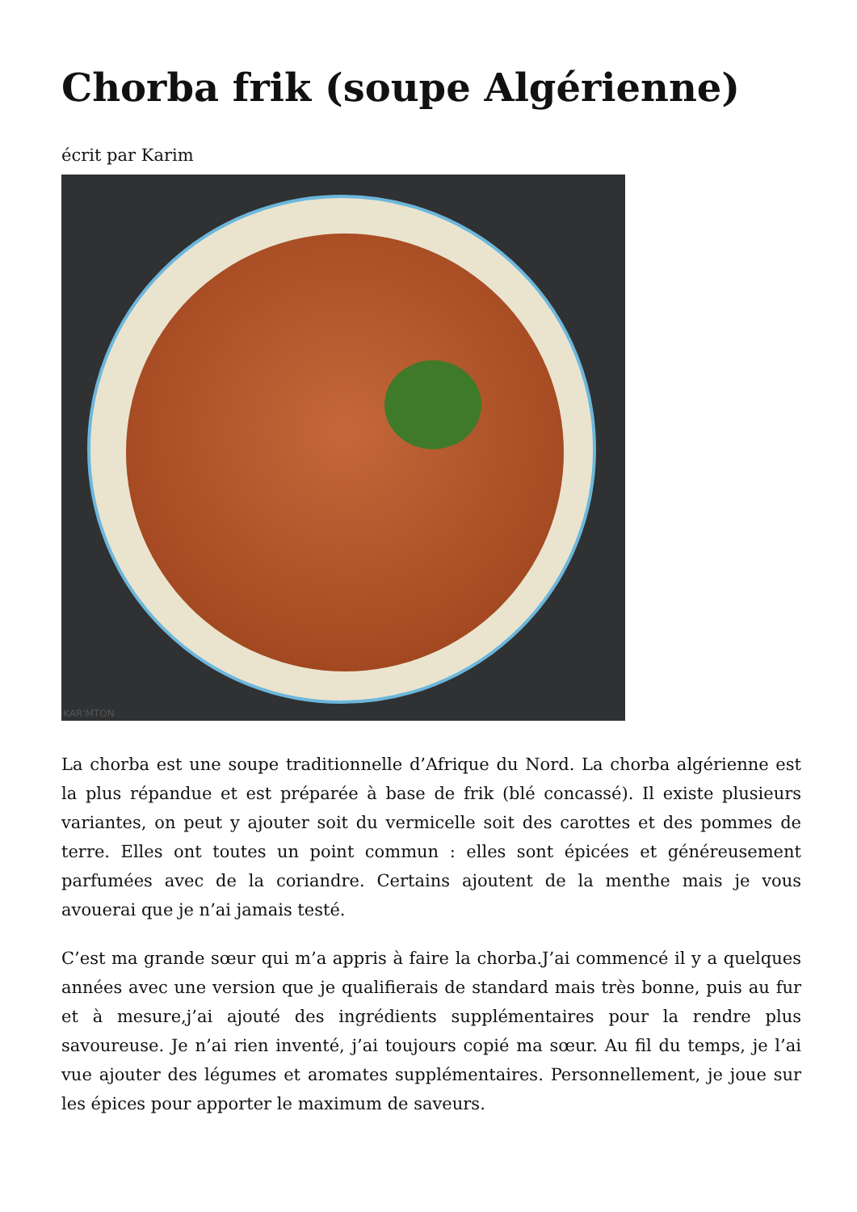Chorba frik (soupe Algérienne)
écrit par Karim
KAR'MTON
La chorba est une soupe traditionnelle d’Afrique du Nord. La chorba algérienne est la plus répandue et est préparée à base de frik (blé concassé). Il existe plusieurs variantes, on peut y ajouter soit du vermicelle soit des carottes et des pommes de terre. Elles ont toutes un point commun : elles sont épicées et généreusement parfumées avec de la coriandre. Certains ajoutent de la menthe mais je vous avouerai que je n’ai jamais testé.
C’est ma grande sœur qui m’a appris à faire la chorba.J’ai commencé il y a quelques années avec une version que je qualifierais de standard mais très bonne, puis au fur et à mesure,j’ai ajouté des ingrédients supplémentaires pour la rendre plus savoureuse. Je n’ai rien inventé, j’ai toujours copié ma sœur. Au fil du temps, je l’ai vue ajouter des légumes et aromates supplémentaires. Personnellement, je joue sur les épices pour apporter le maximum de saveurs.